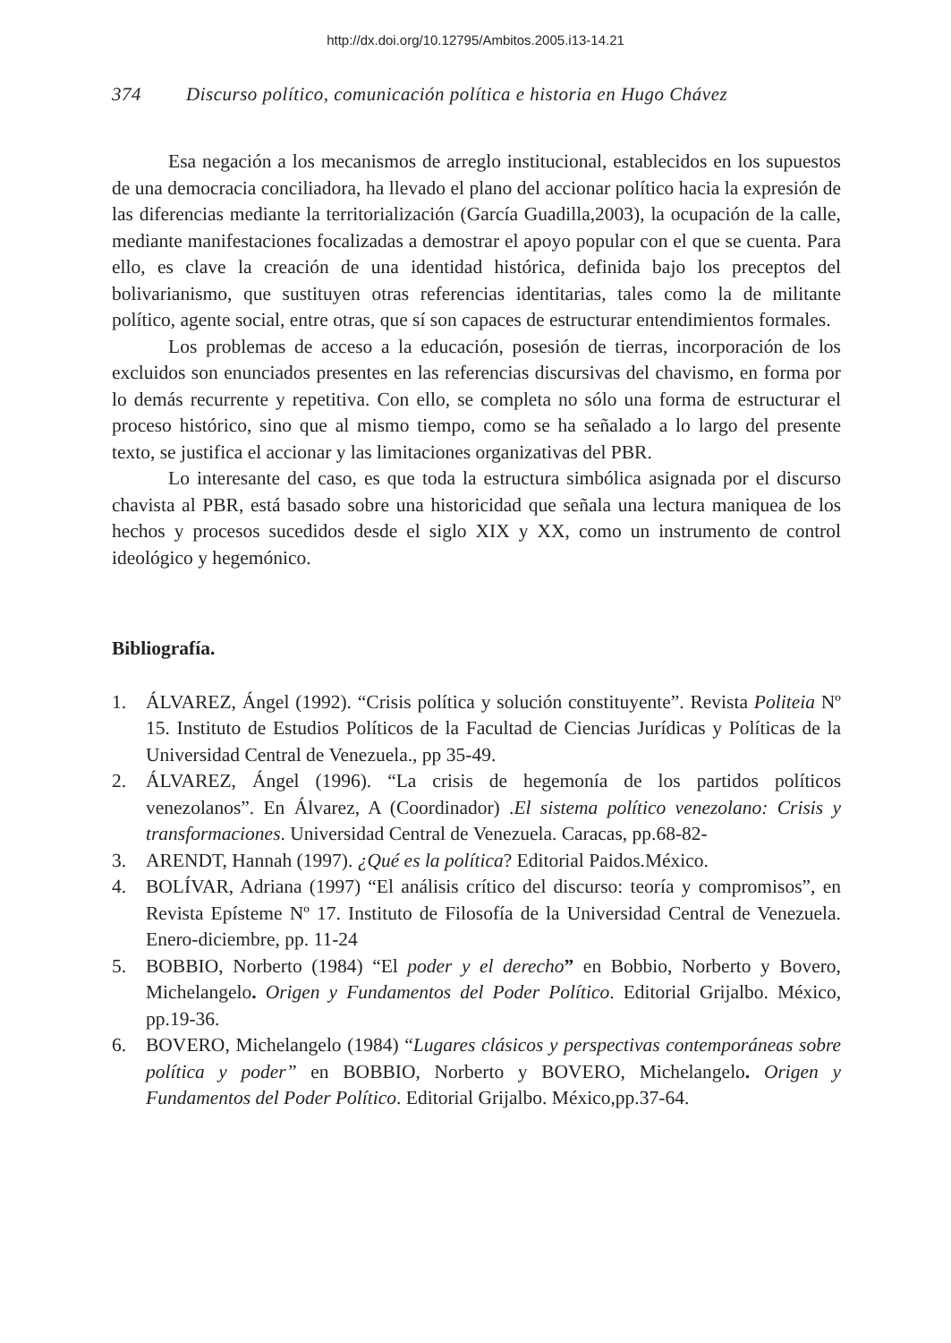http://dx.doi.org/10.12795/Ambitos.2005.i13-14.21
374 Discurso político, comunicación política e historia en Hugo Chávez
Esa negación a los mecanismos de arreglo institucional, establecidos en los supuestos de una democracia conciliadora, ha llevado el plano del accionar político hacia la expresión de las diferencias mediante la territorialización (García Guadilla,2003), la ocupación de la calle, mediante manifestaciones focalizadas a demostrar el apoyo popular con el que se cuenta. Para ello, es clave la creación de una identidad histórica, definida bajo los preceptos del bolivarianismo, que sustituyen otras referencias identitarias, tales como la de militante político, agente social, entre otras, que sí son capaces de estructurar entendimientos formales.
Los problemas de acceso a la educación, posesión de tierras, incorporación de los excluidos son enunciados presentes en las referencias discursivas del chavismo, en forma por lo demás recurrente y repetitiva. Con ello, se completa no sólo una forma de estructurar el proceso histórico, sino que al mismo tiempo, como se ha señalado a lo largo del presente texto, se justifica el accionar y las limitaciones organizativas del PBR.
Lo interesante del caso, es que toda la estructura simbólica asignada por el discurso chavista al PBR, está basado sobre una historicidad que señala una lectura maniquea de los hechos y procesos sucedidos desde el siglo XIX y XX, como un instrumento de control ideológico y hegemónico.
Bibliografía.
1. ÁLVAREZ, Ángel (1992). “Crisis política y solución constituyente”. Revista Politeia Nº 15. Instituto de Estudios Políticos de la Facultad de Ciencias Jurídicas y Políticas de la Universidad Central de Venezuela., pp 35-49.
2. ÁLVAREZ, Ángel (1996). “La crisis de hegemonía de los partidos políticos venezolanos”. En Álvarez, A (Coordinador) .El sistema político venezolano: Crisis y transformaciones. Universidad Central de Venezuela. Caracas, pp.68-82-
3. ARENDT, Hannah (1997). ¿Qué es la política? Editorial Paidos.México.
4. BOLÍVAR, Adriana (1997) “El análisis crítico del discurso: teoría y compromisos”, en Revista Epísteme Nº 17. Instituto de Filosofía de la Universidad Central de Venezuela. Enero-diciembre, pp. 11-24
5. BOBBIO, Norberto (1984) “El poder y el derecho” en Bobbio, Norberto y Bovero, Michelangelo. Origen y Fundamentos del Poder Político. Editorial Grijalbo. México, pp.19-36.
6. BOVERO, Michelangelo (1984) “Lugares clásicos y perspectivas contemporáneas sobre política y poder” en BOBBIO, Norberto y BOVERO, Michelangelo. Origen y Fundamentos del Poder Político. Editorial Grijalbo. México,pp.37-64.